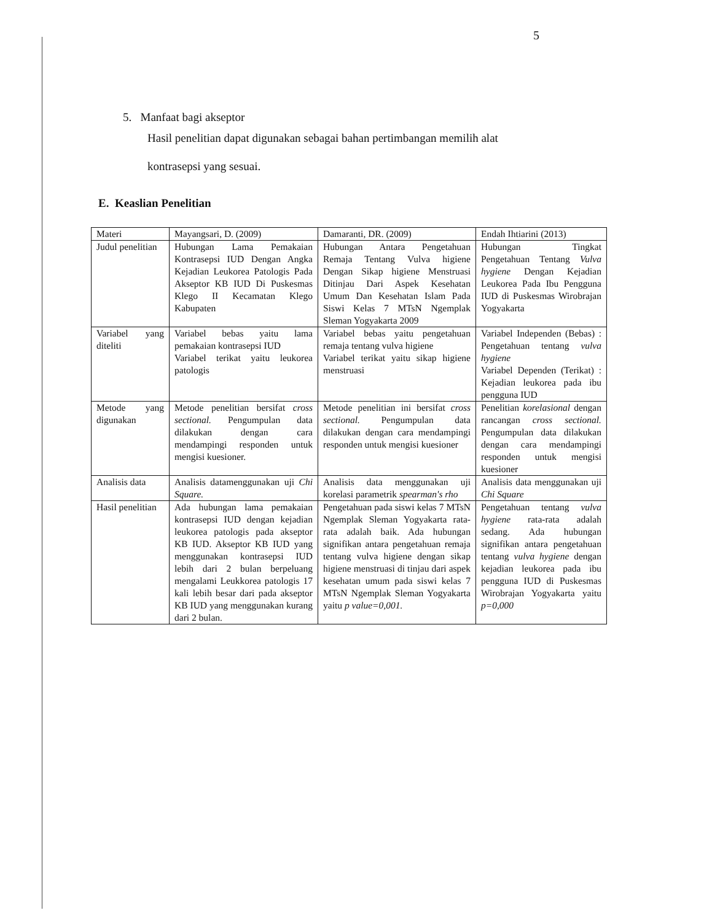5
5. Manfaat bagi akseptor
Hasil penelitian dapat digunakan sebagai bahan pertimbangan memilih alat kontrasepsi yang sesuai.
E. Keaslian Penelitian
| Materi | Mayangsari, D. (2009) | Damaranti, DR. (2009) | Endah Ihtiarini (2013) |
| --- | --- | --- | --- |
| Judul penelitian | Hubungan Lama Pemakaian Kontrasepsi IUD Dengan Angka Kejadian Leukorea Patologis Pada Akseptor KB IUD Di Puskesmas Klego II Kecamatan Klego Kabupaten | Hubungan Antara Pengetahuan Remaja Tentang Vulva higiene Dengan Sikap higiene Menstruasi Ditinjau Dari Aspek Kesehatan Umum Dan Kesehatan Islam Pada Siswi Kelas 7 MTsN Ngemplak Sleman Yogyakarta 2009 | Hubungan Tingkat Pengetahuan Tentang Vulva hygiene Dengan Kejadian Leukorea Pada Ibu Pengguna IUD di Puskesmas Wirobrajan Yogyakarta |
| Variabel yang diteliti | Variabel bebas yaitu lama pemakaian kontrasepsi IUD Variabel terikat yaitu leukorea patologis | Variabel bebas yaitu pengetahuan remaja tentang vulva higiene Variabel terikat yaitu sikap higiene menstruasi | Variabel Independen (Bebas) : Pengetahuan tentang vulva hygiene Variabel Dependen (Terikat) : Kejadian leukorea pada ibu pengguna IUD |
| Metode yang digunakan | Metode penelitian bersifat cross sectional. Pengumpulan data dilakukan dengan cara mendampingi responden untuk mengisi kuesioner. | Metode penelitian ini bersifat cross sectional. Pengumpulan data dilakukan dengan cara mendampingi responden untuk mengisi kuesioner | Penelitian korelasional dengan rancangan cross sectional. Pengumpulan data dilakukan dengan cara mendampingi responden untuk mengisi kuesioner |
| Analisis data | Analisis datamenggunakan uji Chi Square. | Analisis data menggunakan uji korelasi parametrik spearman's rho | Analisis data menggunakan uji Chi Square |
| Hasil penelitian | Ada hubungan lama pemakaian kontrasepsi IUD dengan kejadian leukorea patologis pada akseptor KB IUD. Akseptor KB IUD yang menggunakan kontrasepsi IUD lebih dari 2 bulan berpeluang mengalami Leukkorea patologis 17 kali lebih besar dari pada akseptor KB IUD yang menggunakan kurang dari 2 bulan. | Pengetahuan pada siswi kelas 7 MTsN Ngemplak Sleman Yogyakarta rata-rata adalah baik. Ada hubungan signifikan antara pengetahuan remaja tentang vulva higiene dengan sikap higiene menstruasi di tinjau dari aspek kesehatan umum pada siswi kelas 7 MTsN Ngemplak Sleman Yogyakarta yaitu p value=0,001. | Pengetahuan tentang vulva hygiene rata-rata adalah sedang. Ada hubungan signifikan antara pengetahuan tentang vulva hygiene dengan kejadian leukorea pada ibu pengguna IUD di Puskesmas Wirobrajan Yogyakarta yaitu p=0,000 |